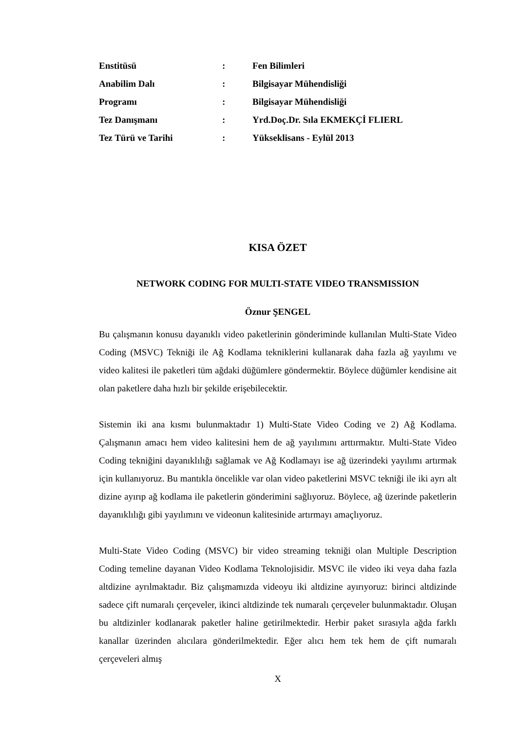| Enstitüsü | : | Fen Bilimleri |
| Anabilim Dalı | : | Bilgisayar Mühendisliği |
| Programı | : | Bilgisayar Mühendisliği |
| Tez Danışmanı | : | Yrd.Doç.Dr. Sıla EKMEKÇİ FLIERL |
| Tez Türü ve Tarihi | : | Yükseklisans - Eylül 2013 |
KISA ÖZET
NETWORK CODING FOR MULTI-STATE VIDEO TRANSMISSION
Öznur ŞENGEL
Bu çalışmanın konusu dayanıklı video paketlerinin gönderiminde kullanılan Multi-State Video Coding (MSVC) Tekniği ile Ağ Kodlama tekniklerini kullanarak daha fazla ağ yayılımı ve video kalitesi ile paketleri tüm ağdaki düğümlere göndermektir. Böylece düğümler kendisine ait olan paketlere daha hızlı bir şekilde erişebilecektir.
Sistemin iki ana kısmı bulunmaktadır 1) Multi-State Video Coding ve 2) Ağ Kodlama. Çalışmanın amacı hem video kalitesini hem de ağ yayılımını arttırmaktır. Multi-State Video Coding tekniğini dayanıklılığı sağlamak ve Ağ Kodlamayı ise ağ üzerindeki yayılımı artırmak için kullanıyoruz. Bu mantıkla öncelikle var olan video paketlerini MSVC tekniği ile iki ayrı alt dizine ayırıp ağ kodlama ile paketlerin gönderimini sağlıyoruz. Böylece, ağ üzerinde paketlerin dayanıklılığı gibi yayılımını ve videonun kalitesinide artırmayı amaçlıyoruz.
Multi-State Video Coding (MSVC) bir video streaming tekniği olan Multiple Description Coding temeline dayanan Video Kodlama Teknolojisidir. MSVC ile video iki veya daha fazla altdizine ayrılmaktadır. Biz çalışmamızda videoyu iki altdizine ayırıyoruz: birinci altdizinde sadece çift numaralı çerçeveler, ikinci altdizinde tek numaralı çerçeveler bulunmaktadır. Oluşan bu altdizinler kodlanarak paketler haline getirilmektedir. Herbir paket sırasıyla ağda farklı kanallar üzerinden alıcılara gönderilmektedir. Eğer alıcı hem tek hem de çift numaralı çerçeveleri almış
X